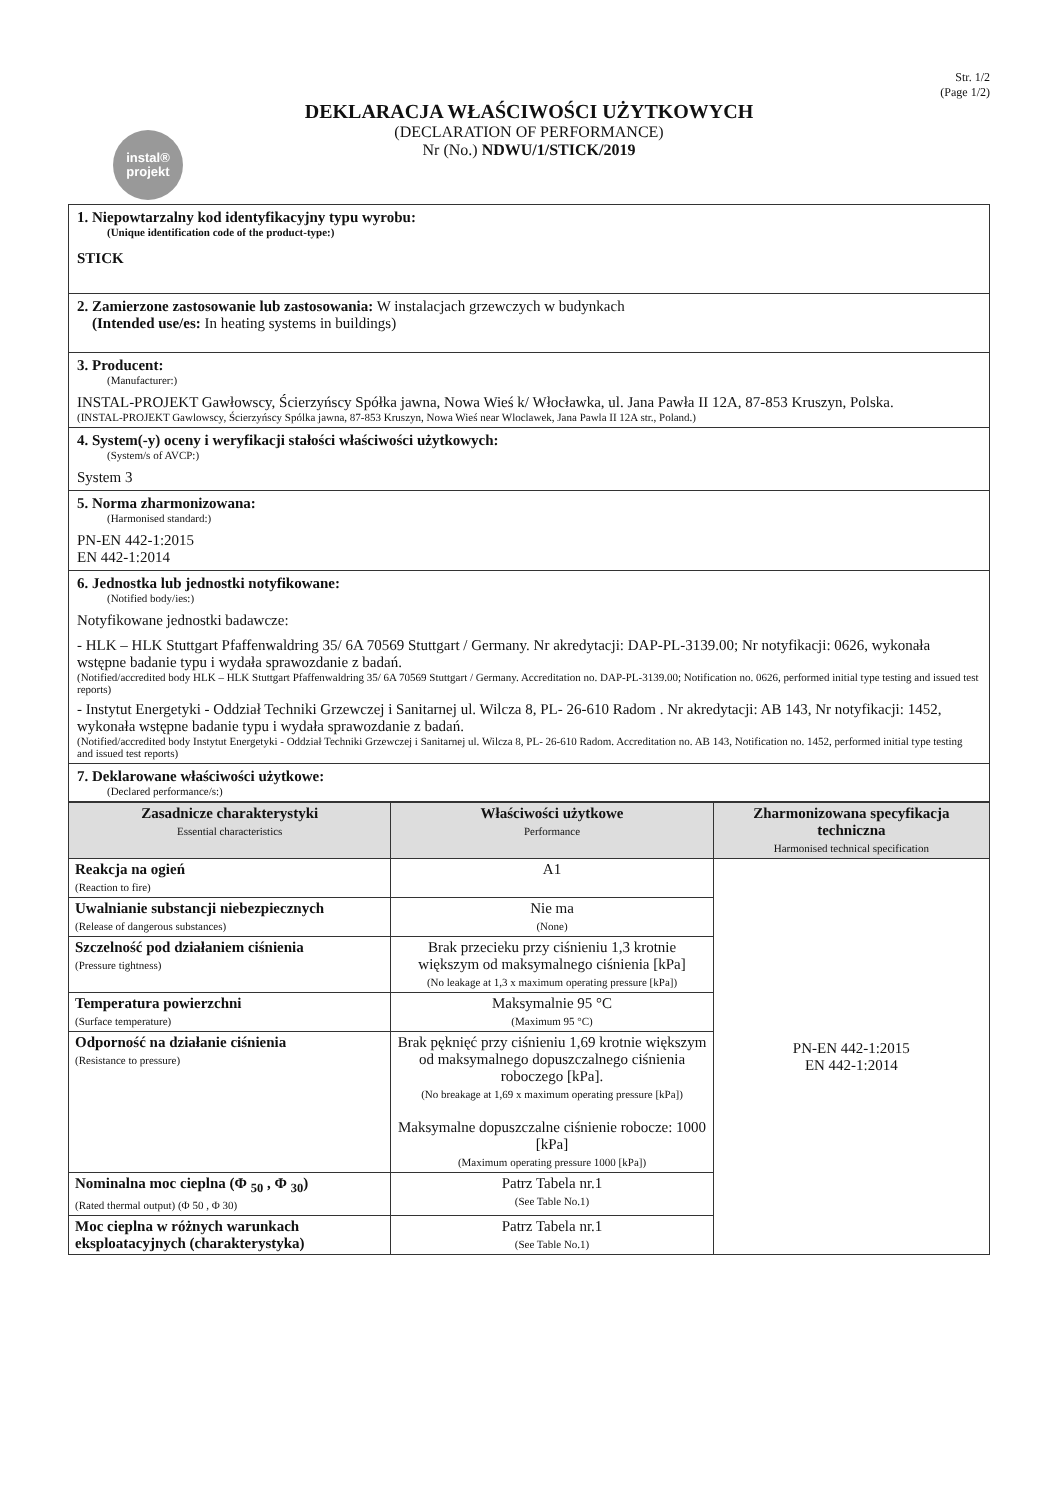Str. 1/2
(Page 1/2)
instal®
projekt
DEKLARACJA WŁAŚCIWOŚCI UŻYTKOWYCH
(DECLARATION OF PERFORMANCE)
Nr (No.) NDWU/1/STICK/2019
1. Niepowtarzalny kod identyfikacyjny typu wyrobu:
(Unique identification code of the product-type:)
STICK
2. Zamierzone zastosowanie lub zastosowania: W instalacjach grzewczych w budynkach
(Intended use/es: In heating systems in buildings)
3. Producent:
(Manufacturer:)
INSTAL-PROJEKT Gawłowscy, Ścierzyńscy Spółka jawna, Nowa Wieś k/ Włocławka, ul. Jana Pawła II 12A, 87-853 Kruszyn, Polska.
(INSTAL-PROJEKT Gawlowscy, Ścierzyńscy Spólka jawna, 87-853 Kruszyn, Nowa Wieś near Wloclawek, Jana Pawla II 12A str., Poland.)
4. System(-y) oceny i weryfikacji stałości właściwości użytkowych:
(System/s of AVCP:)
System 3
5. Norma zharmonizowana:
(Harmonised standard:)
PN-EN 442-1:2015
EN 442-1:2014
6. Jednostka lub jednostki notyfikowane:
(Notified body/ies:)
Notyfikowane jednostki badawcze:
- HLK – HLK Stuttgart Pfaffenwaldring 35/ 6A 70569 Stuttgart / Germany. Nr akredytacji: DAP-PL-3139.00; Nr notyfikacji: 0626, wykonała wstępne badanie typu i wydała sprawozdanie z badań.
(Notified/accredited body HLK – HLK Stuttgart Pfaffenwaldring 35/ 6A 70569 Stuttgart / Germany. Accreditation no. DAP-PL-3139.00; Notification no. 0626, performed initial type testing and issued test reports)
- Instytut Energetyki - Oddział Techniki Grzewczej i Sanitarnej ul. Wilcza 8, PL- 26-610 Radom . Nr akredytacji: AB 143, Nr notyfikacji: 1452, wykonała wstępne badanie typu i wydała sprawozdanie z badań.
(Notified/accredited body Instytut Energetyki - Oddział Techniki Grzewczej i Sanitarnej ul. Wilcza 8, PL- 26-610 Radom. Accreditation no. AB 143, Notification no. 1452, performed initial type testing and issued test reports)
7. Deklarowane właściwości użytkowe:
(Declared performance/s:)
| Zasadnicze charakterystyki Essential characteristics | Właściwości użytkowe Performance | Zharmonizowana specyfikacja techniczna Harmonised technical specification |
| --- | --- | --- |
| Reakcja na ogień (Reaction to fire) | A1 | PN-EN 442-1:2015 EN 442-1:2014 |
| Uwalnianie substancji niebezpiecznych (Release of dangerous substances) | Nie ma (None) | |
| Szczelność pod działaniem ciśnienia (Pressure tightness) | Brak przecieku przy ciśnieniu 1,3 krotnie większym od maksymalnego ciśnienia [kPa] (No leakage at 1,3 x maximum operating pressure [kPa]) | |
| Temperatura powierzchni (Surface temperature) | Maksymalnie 95 °C (Maximum 95 °C) | |
| Odporność na działanie ciśnienia (Resistance to pressure) | Brak pęknięć przy ciśnieniu 1,69 krotnie większym od maksymalnego dopuszczalnego ciśnienia roboczego [kPa]. (No breakage at 1,69 x maximum operating pressure [kPa]) Maksymalne dopuszczalne ciśnienie robocze: 1000 [kPa] (Maximum operating pressure 1000 [kPa]) | |
| Nominalna moc cieplna (Φ <sub>50</sub> , Φ <sub>30</sub>) (Rated thermal output) (Φ 50 , Φ 30) | Patrz Tabela nr.1 (See Table No.1) | |
| Moc cieplna w różnych warunkach eksploatacyjnych (charakterystyka) | Patrz Tabela nr.1 (See Table No.1) | |